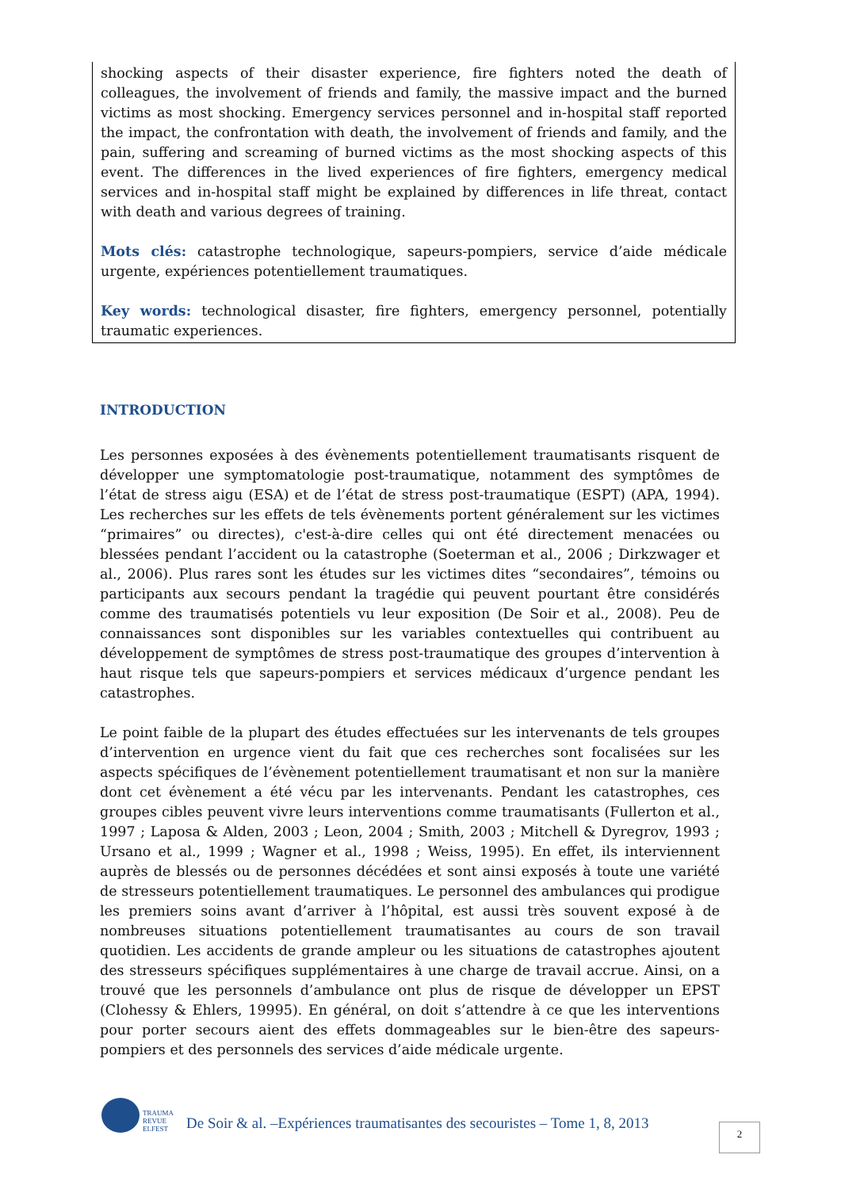shocking aspects of their disaster experience, fire fighters noted the death of colleagues, the involvement of friends and family, the massive impact and the burned victims as most shocking. Emergency services personnel and in-hospital staff reported the impact, the confrontation with death, the involvement of friends and family, and the pain, suffering and screaming of burned victims as the most shocking aspects of this event. The differences in the lived experiences of fire fighters, emergency medical services and in-hospital staff might be explained by differences in life threat, contact with death and various degrees of training.
Mots clés: catastrophe technologique, sapeurs-pompiers, service d’aide médicale urgente, expériences potentiellement traumatiques.
Key words: technological disaster, fire fighters, emergency personnel, potentially traumatic experiences.
INTRODUCTION
Les personnes exposées à des évènements potentiellement traumatisants risquent de développer une symptomatologie post-traumatique, notamment des symptômes de l’état de stress aigu (ESA) et de l’état de stress post-traumatique (ESPT) (APA, 1994). Les recherches sur les effets de tels évènements portent généralement sur les victimes “primaires” ou directes), c'est-à-dire celles qui ont été directement menacées ou blessées pendant l’accident ou la catastrophe (Soeterman et al., 2006 ; Dirkzwager et al., 2006). Plus rares sont les études sur les victimes dites “secondaires”, témoins ou participants aux secours pendant la tragédie qui peuvent pourtant être considérés comme des traumatisés potentiels vu leur exposition (De Soir et al., 2008). Peu de connaissances sont disponibles sur les variables contextuelles qui contribuent au développement de symptômes de stress post-traumatique des groupes d’intervention à haut risque tels que sapeurs-pompiers et services médicaux d’urgence pendant les catastrophes.
Le point faible de la plupart des études effectuées sur les intervenants de tels groupes d’intervention en urgence vient du fait que ces recherches sont focalisées sur les aspects spécifiques de l’évènement potentiellement traumatisant et non sur la manière dont cet évènement a été vécu par les intervenants. Pendant les catastrophes, ces groupes cibles peuvent vivre leurs interventions comme traumatisants (Fullerton et al., 1997 ; Laposa & Alden, 2003 ; Leon, 2004 ; Smith, 2003 ; Mitchell & Dyregrov, 1993 ; Ursano et al., 1999 ; Wagner et al., 1998 ; Weiss, 1995). En effet, ils interviennent auprès de blessés ou de personnes décédées et sont ainsi exposés à toute une variété de stresseurs potentiellement traumatiques. Le personnel des ambulances qui prodigue les premiers soins avant d’arriver à l’hôpital, est aussi très souvent exposé à de nombreuses situations potentiellement traumatisantes au cours de son travail quotidien. Les accidents de grande ampleur ou les situations de catastrophes ajoutent des stresseurs spécifiques supplémentaires à une charge de travail accrue. Ainsi, on a trouvé que les personnels d’ambulance ont plus de risque de développer un EPST (Clohessy & Ehlers, 19995). En général, on doit s’attendre à ce que les interventions pour porter secours aient des effets dommageables sur le bien-être des sapeurs-pompiers et des personnels des services d’aide médicale urgente.
TRAUMA
REVUE
ELFEST
De Soir & al. –Expériences traumatisantes des secouristes – Tome 1, 8, 2013
2